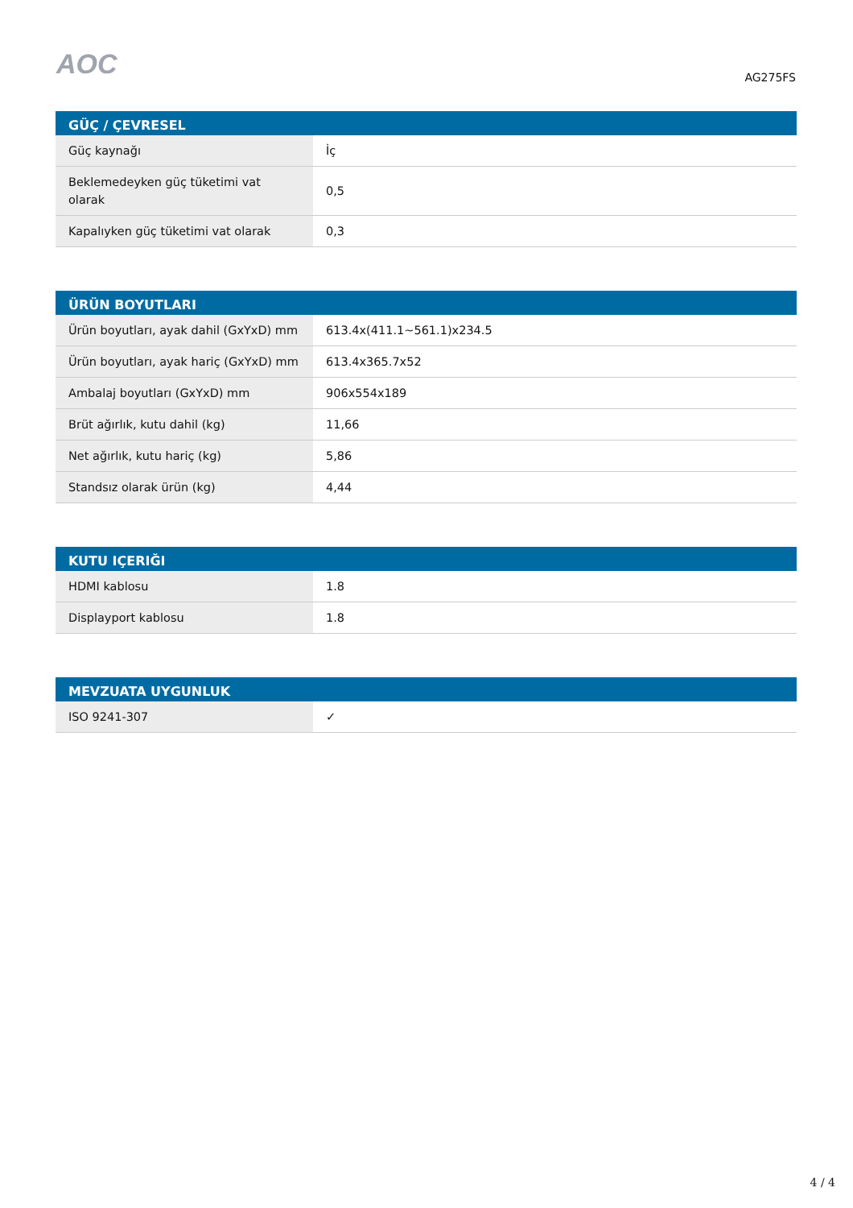AOC
AG275FS
| GÜÇ / ÇEVRESEL | |
| --- | --- |
| Güç kaynağı | İç |
| Beklemedeyken güç tüketimi vat olarak | 0,5 |
| Kapalıyken güç tüketimi vat olarak | 0,3 |
| ÜRÜN BOYUTLARI | |
| --- | --- |
| Ürün boyutları, ayak dahil (GxYxD) mm | 613.4x(411.1~561.1)x234.5 |
| Ürün boyutları, ayak hariç (GxYxD) mm | 613.4x365.7x52 |
| Ambalaj boyutları (GxYxD) mm | 906x554x189 |
| Brüt ağırlık, kutu dahil (kg) | 11,66 |
| Net ağırlık, kutu hariç (kg) | 5,86 |
| Standsız olarak ürün (kg) | 4,44 |
| KUTU IÇERIĞI | |
| --- | --- |
| HDMI kablosu | 1.8 |
| Displayport kablosu | 1.8 |
| MEVZUATA UYGUNLUK | |
| --- | --- |
| ISO 9241-307 | ✓ |
4 / 4